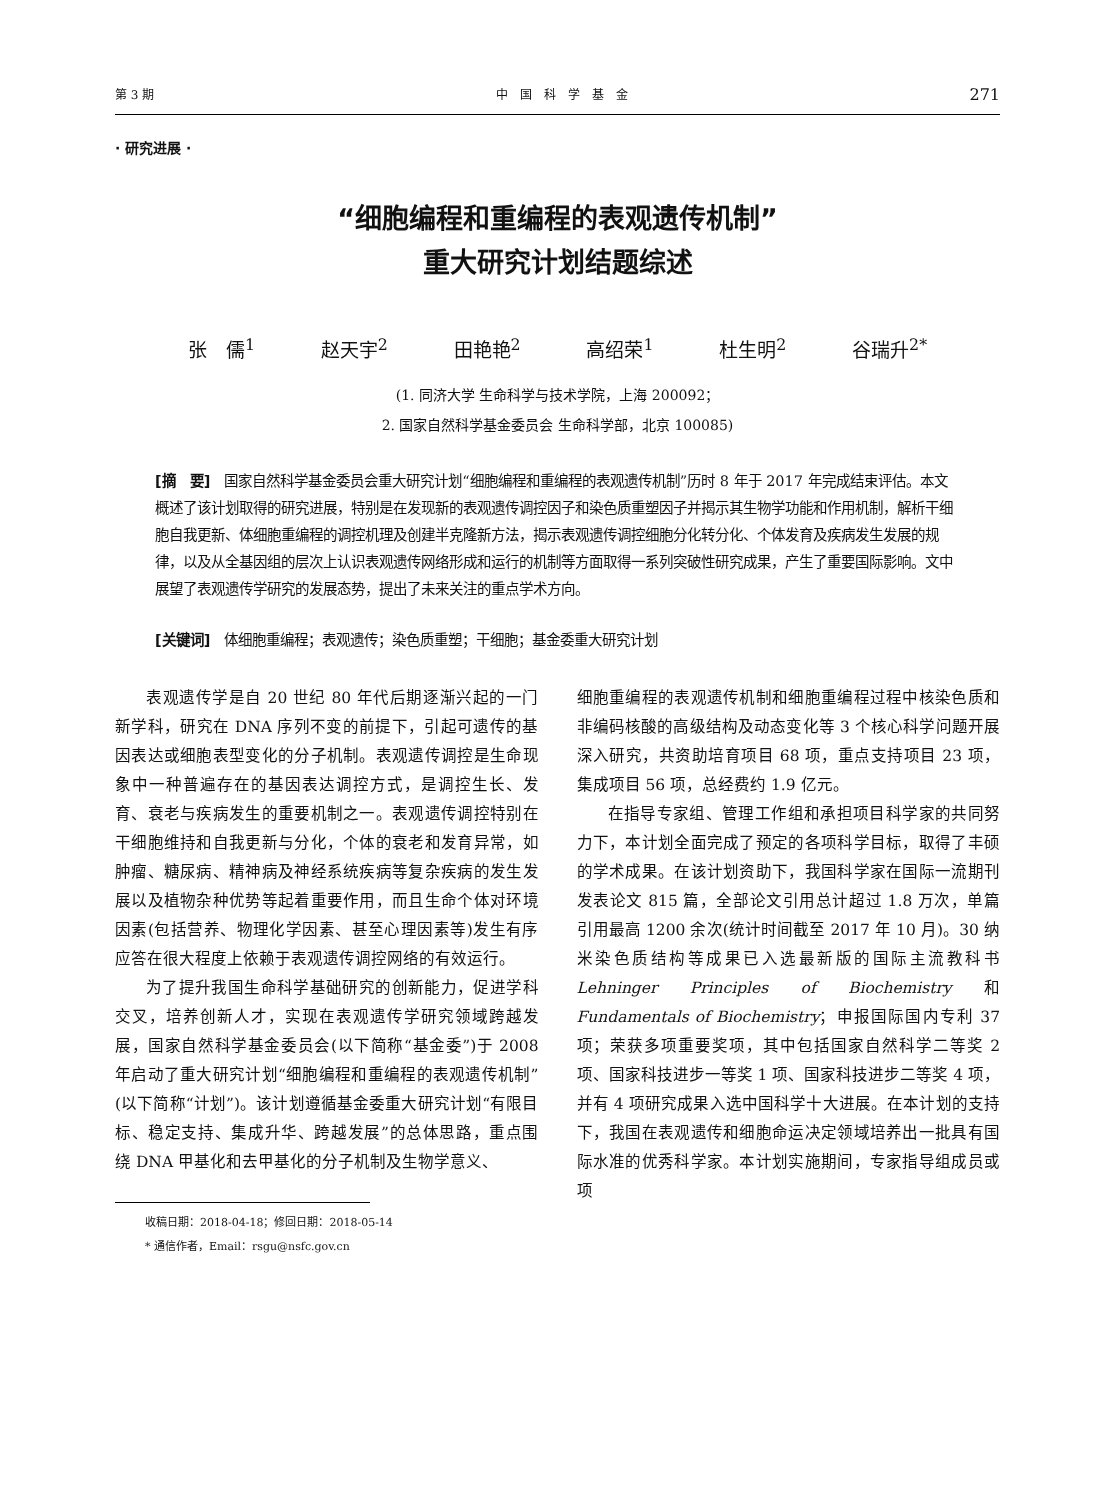第 3 期 中　国　科　学　基　金 271
· 研究进展 ·
“细胞编程和重编程的表观遗传机制”
重大研究计划结题综述
张　儒<sup>1</sup> 赵天宇<sup>2</sup> 田艳艳<sup>2</sup> 高绍荣<sup>1</sup> 杜生明<sup>2</sup> 谷瑞升<sup>2*</sup>
(1. 同济大学 生命科学与技术学院，上海 200092；
2. 国家自然科学基金委员会 生命科学部，北京 100085)
[摘　要]　国家自然科学基金委员会重大研究计划“细胞编程和重编程的表观遗传机制”历时 8 年于 2017 年完成结束评估。本文概述了该计划取得的研究进展，特别是在发现新的表观遗传调控因子和染色质重塑因子并揭示其生物学功能和作用机制，解析干细胞自我更新、体细胞重编程的调控机理及创建半克隆新方法，揭示表观遗传调控细胞分化转分化、个体发育及疾病发生发展的规律，以及从全基因组的层次上认识表观遗传网络形成和运行的机制等方面取得一系列突破性研究成果，产生了重要国际影响。文中展望了表观遗传学研究的发展态势，提出了未来关注的重点学术方向。
[关键词]　体细胞重编程；表观遗传；染色质重塑；干细胞；基金委重大研究计划
表观遗传学是自 20 世纪 80 年代后期逐渐兴起的一门新学科，研究在 DNA 序列不变的前提下，引起可遗传的基因表达或细胞表型变化的分子机制。表观遗传调控是生命现象中一种普遍存在的基因表达调控方式，是调控生长、发育、衰老与疾病发生的重要机制之一。表观遗传调控特别在干细胞维持和自我更新与分化，个体的衰老和发育异常，如肿瘤、糖尿病、精神病及神经系统疾病等复杂疾病的发生发展以及植物杂种优势等起着重要作用，而且生命个体对环境因素(包括营养、物理化学因素、甚至心理因素等)发生有序应答在很大程度上依赖于表观遗传调控网络的有效运行。
为了提升我国生命科学基础研究的创新能力，促进学科交叉，培养创新人才，实现在表观遗传学研究领域跨越发展，国家自然科学基金委员会(以下简称“基金委”)于 2008 年启动了重大研究计划“细胞编程和重编程的表观遗传机制”(以下简称“计划”)。该计划遵循基金委重大研究计划“有限目标、稳定支持、集成升华、跨越发展”的总体思路，重点围绕 DNA 甲基化和去甲基化的分子机制及生物学意义、
收稿日期：2018-04-18；修回日期：2018-05-14
* 通信作者，Email：rsgu@nsfc.gov.cn
细胞重编程的表观遗传机制和细胞重编程过程中核染色质和非编码核酸的高级结构及动态变化等 3 个核心科学问题开展深入研究，共资助培育项目 68 项，重点支持项目 23 项，集成项目 56 项，总经费约 1.9 亿元。
在指导专家组、管理工作组和承担项目科学家的共同努力下，本计划全面完成了预定的各项科学目标，取得了丰硕的学术成果。在该计划资助下，我国科学家在国际一流期刊发表论文 815 篇，全部论文引用总计超过 1.8 万次，单篇引用最高 1200 余次(统计时间截至 2017 年 10 月)。30 纳米染色质结构等成果已入选最新版的国际主流教科书 Lehninger Principles of Biochemistry 和 Fundamentals of Biochemistry；申报国际国内专利 37 项；荣获多项重要奖项，其中包括国家自然科学二等奖 2 项、国家科技进步一等奖 1 项、国家科技进步二等奖 4 项，并有 4 项研究成果入选中国科学十大进展。在本计划的支持下，我国在表观遗传和细胞命运决定领域培养出一批具有国际水准的优秀科学家。本计划实施期间，专家指导组成员或项